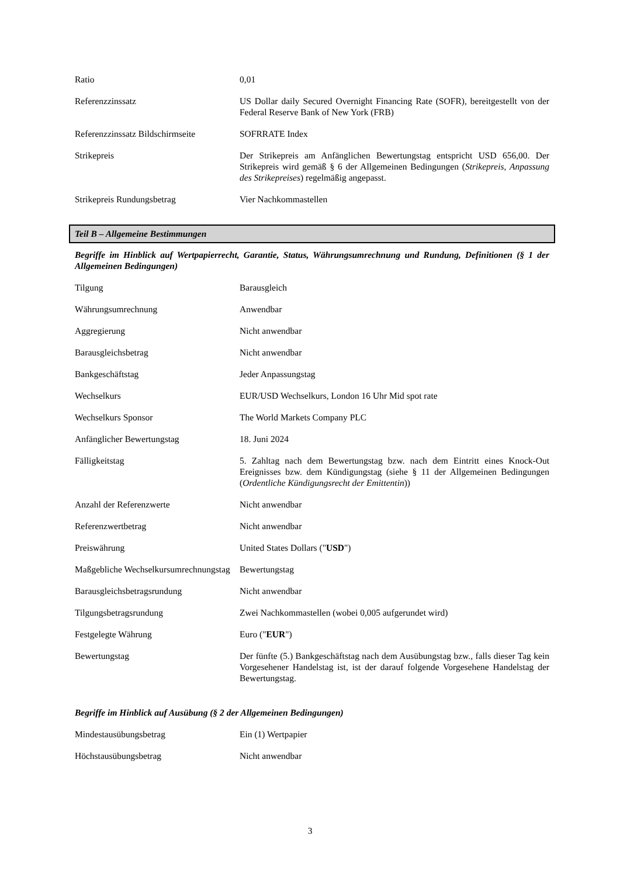| Ratio | 0,01 |
| Referenzzinssatz | US Dollar daily Secured Overnight Financing Rate (SOFR), bereitgestellt von der Federal Reserve Bank of New York (FRB) |
| Referenzzinssatz Bildschirmseite | SOFRRATE Index |
| Strikepreis | Der Strikepreis am Anfänglichen Bewertungstag entspricht USD 656,00. Der Strikepreis wird gemäß § 6 der Allgemeinen Bedingungen ( Strikepreis, Anpassung des Strikepreises ) regelmäßig angepasst. |
| Strikepreis Rundungsbetrag | Vier Nachkommastellen |
Teil B – Allgemeine Bestimmungen
Begriffe im Hinblick auf Wertpapierrecht, Garantie, Status, Währungsumrechnung und Rundung, Definitionen (§ 1 der Allgemeinen Bedingungen)
| Tilgung | Barausgleich |
| Währungsumrechnung | Anwendbar |
| Aggregierung | Nicht anwendbar |
| Barausgleichsbetrag | Nicht anwendbar |
| Bankgeschäftstag | Jeder Anpassungstag |
| Wechselkurs | EUR/USD Wechselkurs, London 16 Uhr Mid spot rate |
| Wechselkurs Sponsor | The World Markets Company PLC |
| Anfänglicher Bewertungstag | 18. Juni 2024 |
| Fälligkeitstag | 5. Zahltag nach dem Bewertungstag bzw. nach dem Eintritt eines Knock-Out Ereignisses bzw. dem Kündigungstag (siehe § 11 der Allgemeinen Bedingungen ( Ordentliche Kündigungsrecht der Emittentin )) |
| Anzahl der Referenzwerte | Nicht anwendbar |
| Referenzwertbetrag | Nicht anwendbar |
| Preiswährung | United States Dollars (" USD ") |
| Maßgebliche Wechselkursumrechnungstag | Bewertungstag |
| Barausgleichsbetragsrundung | Nicht anwendbar |
| Tilgungsbetragsrundung | Zwei Nachkommastellen (wobei 0,005 aufgerundet wird) |
| Festgelegte Währung | Euro (" EUR ") |
| Bewertungstag | Der fünfte (5.) Bankgeschäftstag nach dem Ausübungstag bzw., falls dieser Tag kein Vorgesehener Handelstag ist, ist der darauf folgende Vorgesehene Handelstag der Bewertungstag. |
Begriffe im Hinblick auf Ausübung (§ 2 der Allgemeinen Bedingungen)
| Mindestausübungsbetrag | Ein (1) Wertpapier |
| Höchstausübungsbetrag | Nicht anwendbar |
3